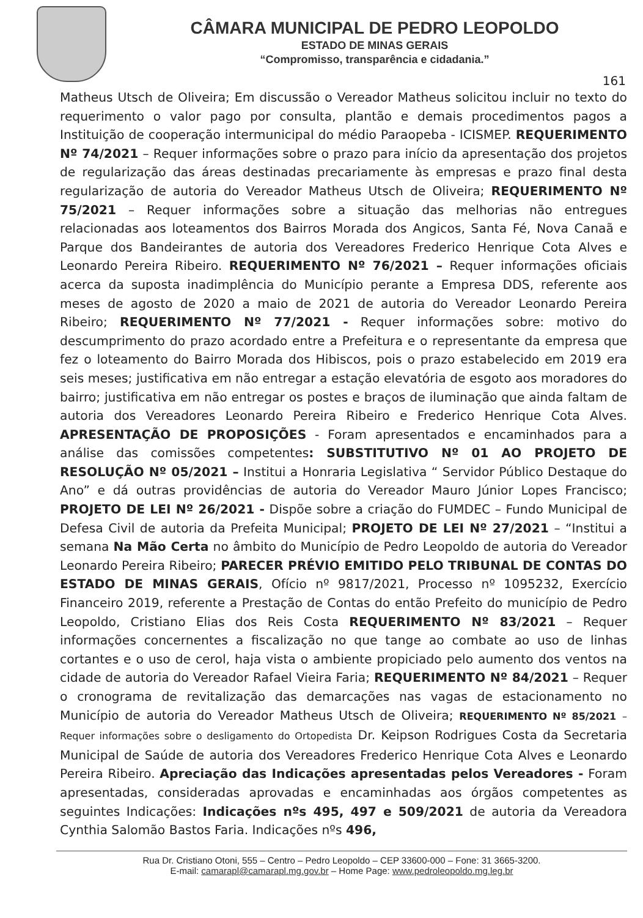CÂMARA MUNICIPAL DE PEDRO LEOPOLDO
ESTADO DE MINAS GERAIS
“Compromisso, transparência e cidadania.”
161
Matheus Utsch de Oliveira; Em discussão o Vereador Matheus solicitou incluir no texto do requerimento o valor pago por consulta, plantão e demais procedimentos pagos a Instituição de cooperação intermunicipal do médio Paraopeba - ICISMEP. REQUERIMENTO Nº 74/2021 – Requer informações sobre o prazo para início da apresentação dos projetos de regularização das áreas destinadas precariamente às empresas e prazo final desta regularização de autoria do Vereador Matheus Utsch de Oliveira; REQUERIMENTO Nº 75/2021 – Requer informações sobre a situação das melhorias não entregues relacionadas aos loteamentos dos Bairros Morada dos Angicos, Santa Fé, Nova Canaã e Parque dos Bandeirantes de autoria dos Vereadores Frederico Henrique Cota Alves e Leonardo Pereira Ribeiro. REQUERIMENTO Nº 76/2021 – Requer informações oficiais acerca da suposta inadimplência do Município perante a Empresa DDS, referente aos meses de agosto de 2020 a maio de 2021 de autoria do Vereador Leonardo Pereira Ribeiro; REQUERIMENTO Nº 77/2021 - Requer informações sobre: motivo do descumprimento do prazo acordado entre a Prefeitura e o representante da empresa que fez o loteamento do Bairro Morada dos Hibiscos, pois o prazo estabelecido em 2019 era seis meses; justificativa em não entregar a estação elevatória de esgoto aos moradores do bairro; justificativa em não entregar os postes e braços de iluminação que ainda faltam de autoria dos Vereadores Leonardo Pereira Ribeiro e Frederico Henrique Cota Alves. APRESENTAÇÃO DE PROPOSIÇÕES - Foram apresentados e encaminhados para a análise das comissões competentes: SUBSTITUTIVO Nº 01 AO PROJETO DE RESOLUÇÃO Nº 05/2021 – Institui a Honraria Legislativa “ Servidor Público Destaque do Ano” e dá outras providências de autoria do Vereador Mauro Júnior Lopes Francisco; PROJETO DE LEI Nº 26/2021 - Dispõe sobre a criação do FUMDEC – Fundo Municipal de Defesa Civil de autoria da Prefeita Municipal; PROJETO DE LEI Nº 27/2021 – “Institui a semana Na Mão Certa no âmbito do Município de Pedro Leopoldo de autoria do Vereador Leonardo Pereira Ribeiro; PARECER PRÉVIO EMITIDO PELO TRIBUNAL DE CONTAS DO ESTADO DE MINAS GERAIS, Ofício nº 9817/2021, Processo nº 1095232, Exercício Financeiro 2019, referente a Prestação de Contas do então Prefeito do município de Pedro Leopoldo, Cristiano Elias dos Reis Costa REQUERIMENTO Nº 83/2021 – Requer informações concernentes a fiscalização no que tange ao combate ao uso de linhas cortantes e o uso de cerol, haja vista o ambiente propiciado pelo aumento dos ventos na cidade de autoria do Vereador Rafael Vieira Faria; REQUERIMENTO Nº 84/2021 – Requer o cronograma de revitalização das demarcações nas vagas de estacionamento no Município de autoria do Vereador Matheus Utsch de Oliveira; REQUERIMENTO Nº 85/2021 – Requer informações sobre o desligamento do Ortopedista Dr. Keipson Rodrigues Costa da Secretaria Municipal de Saúde de autoria dos Vereadores Frederico Henrique Cota Alves e Leonardo Pereira Ribeiro. Apreciação das Indicações apresentadas pelos Vereadores - Foram apresentadas, consideradas aprovadas e encaminhadas aos órgãos competentes as seguintes Indicações: Indicações nºs 495, 497 e 509/2021 de autoria da Vereadora Cynthia Salomão Bastos Faria. Indicações nºs 496,
Rua Dr. Cristiano Otoni, 555 – Centro – Pedro Leopoldo – CEP 33600-000 – Fone: 31 3665-3200.
E-mail: camarapl@camarapl.mg.gov.br – Home Page: www.pedroleopoldo.mg.leg.br